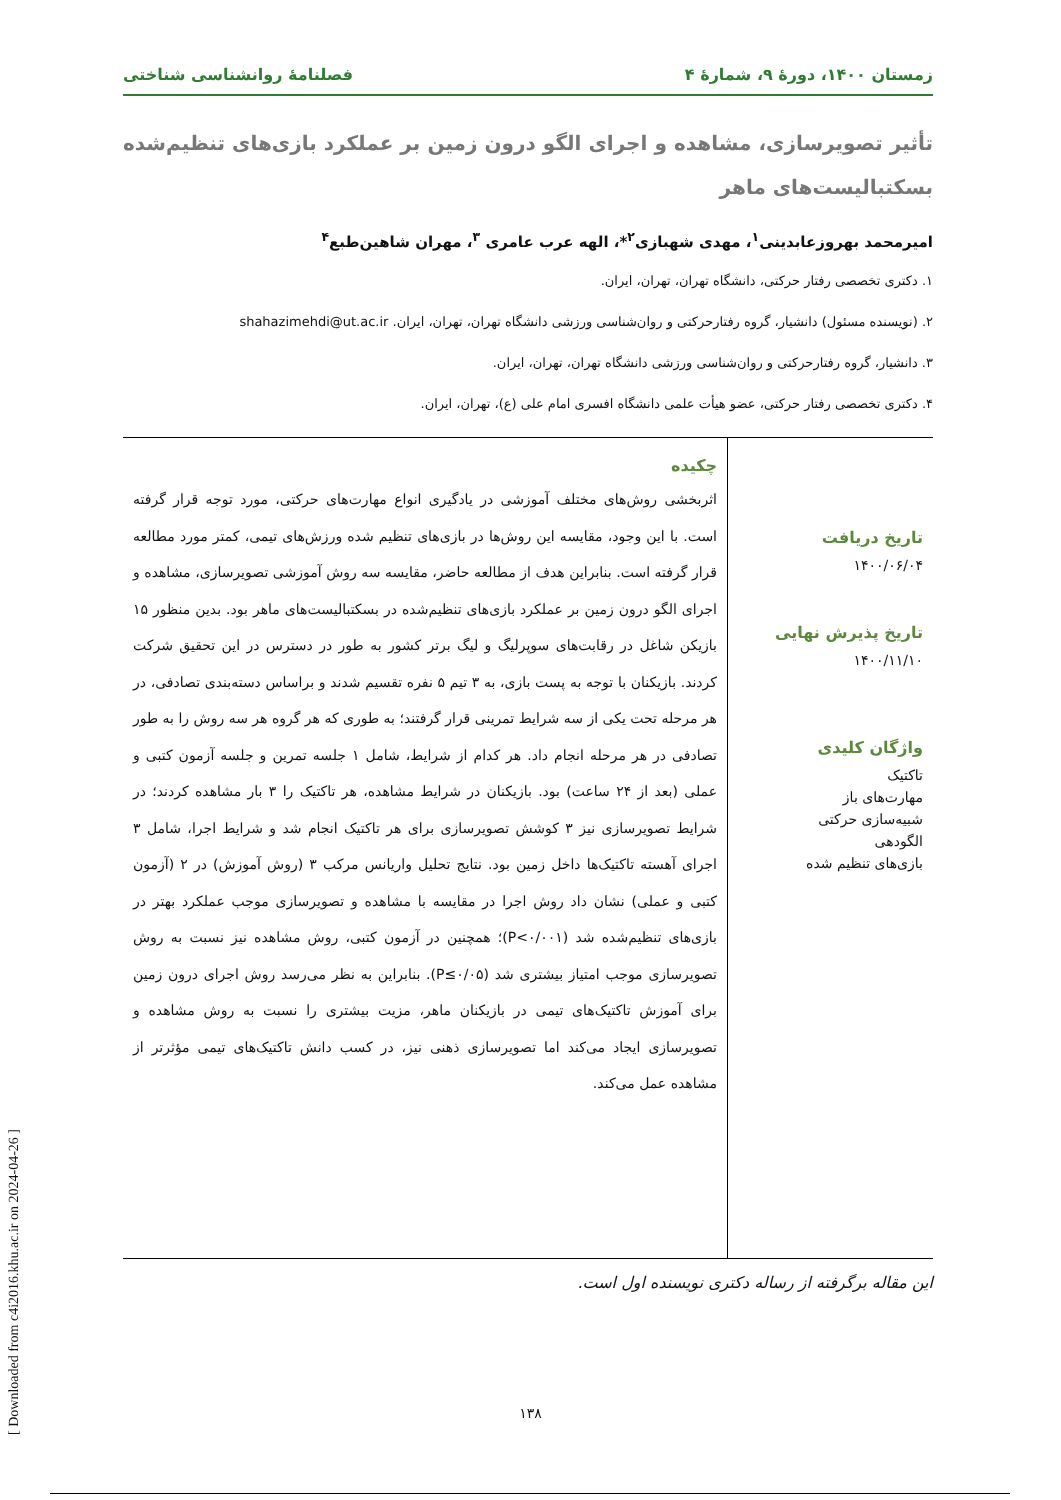زمستان ۱۴۰۰، دورهٔ ۹، شمارهٔ ۴ فصلنامهٔ روانشناسی شناختی
تأثیر تصویرسازی، مشاهده و اجرای الگو درون زمین بر عملکرد بازی‌های تنظیم‌شده بسکتبالیست‌های ماهر
امیرمحمد بهروزعابدینی<sup>۱</sup>، مهدی شهبازی<sup>۲</sup>*، الهه عرب عامری <sup>۳</sup>، مهران شاهین‌طبع<sup>۴</sup>
۱. دکتری تخصصی رفتار حرکتی، دانشگاه تهران، تهران، ایران.
۲. (نویسنده مسئول) دانشیار، گروه رفتارحرکتی و روان‌شناسی ورزشی دانشگاه تهران، تهران، ایران. shahazimehdi@ut.ac.ir
۳. دانشیار، گروه رفتارحرکتی و روان‌شناسی ورزشی دانشگاه تهران، تهران، ایران.
۴. دکتری تخصصی رفتار حرکتی، عضو هیأت علمی دانشگاه افسری امام علی (ع)، تهران، ایران.
تاریخ دریافت
۱۴۰۰/۰۶/۰۴
تاریخ پذیرش نهایی
۱۴۰۰/۱۱/۱۰
واژگان کلیدی
تاکتیک
مهارت‌های باز
شبیه‌سازی حرکتی
الگودهی
بازی‌های تنظیم شده
چکیده
اثربخشی روش‌های مختلف آموزشی در یادگیری انواع مهارت‌های حرکتی، مورد توجه قرار گرفته است. با این وجود، مقایسه این روش‌ها در بازی‌های تنظیم شده ورزش‌های تیمی، کمتر مورد مطالعه قرار گرفته است. بنابراین هدف از مطالعه حاضر، مقایسه سه روش آموزشی تصویرسازی، مشاهده و اجرای الگو درون زمین بر عملکرد بازی‌های تنظیم‌شده در بسکتبالیست‌های ماهر بود. بدین منظور ۱۵ بازیکن شاغل در رقابت‌های سوپرلیگ و لیگ برتر کشور به طور در دسترس در این تحقیق شرکت کردند. بازیکنان با توجه به پست بازی، به ۳ تیم ۵ نفره تقسیم شدند و براساس دسته‌بندی تصادفی، در هر مرحله تحت یکی از سه شرایط تمرینی قرار گرفتند؛ به طوری که هر گروه هر سه روش را به طور تصادفی در هر مرحله انجام داد. هر کدام از شرایط، شامل ۱ جلسه تمرین و جلسه آزمون کتبی و عملی (بعد از ۲۴ ساعت) بود. بازیکنان در شرایط مشاهده، هر تاکتیک را ۳ بار مشاهده کردند؛ در شرایط تصویرسازی نیز ۳ کوشش تصویرسازی برای هر تاکتیک انجام شد و شرایط اجرا، شامل ۳ اجرای آهسته تاکتیک‌ها داخل زمین بود. نتایج تحلیل واریانس مرکب ۳ (روش آموزش) در ۲ (آزمون کتبی و عملی) نشان داد روش اجرا در مقایسه با مشاهده و تصویرسازی موجب عملکرد بهتر در بازی‌های تنظیم‌شده شد (P<۰/۰۰۱)؛ همچنین در آزمون کتبی، روش مشاهده نیز نسبت به روش تصویرسازی موجب امتیاز بیشتری شد (P≤۰/۰۵). بنابراین به نظر می‌رسد روش اجرای درون زمین برای آموزش تاکتیک‌های تیمی در بازیکنان ماهر، مزیت بیشتری را نسبت به روش مشاهده و تصویرسازی ایجاد می‌کند اما تصویرسازی ذهنی نیز، در کسب دانش تاکتیک‌های تیمی مؤثرتر از مشاهده عمل می‌کند.
این مقاله برگرفته از رساله دکتری نویسنده اول است.
۱۳۸
[ Downloaded from c4i2016.khu.ac.ir on 2024-04-26 ]